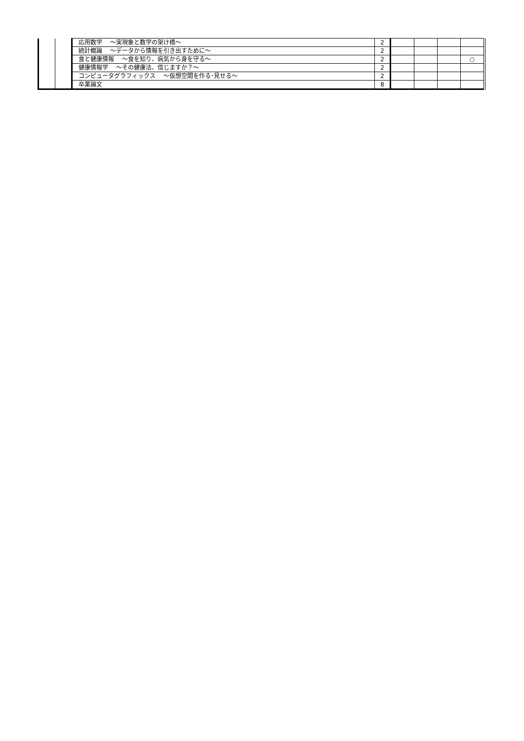| | | 応用数学 ～実現象と数学の架け橋～ | 2 | | | | |
| | | 統計概論 ～データから情報を引き出すために～ | 2 | | | | |
| | | 食と健康情報 ～食を知り、病気から身を守る～ | 2 | | | | ○ |
| | | 健康情報学 ～その健康法、信じますか？～ | 2 | | | | |
| | | コンピュータグラフィックス ～仮想空間を作る･見せる～ | 2 | | | | |
| | | 卒業論文 | 8 | | | | |